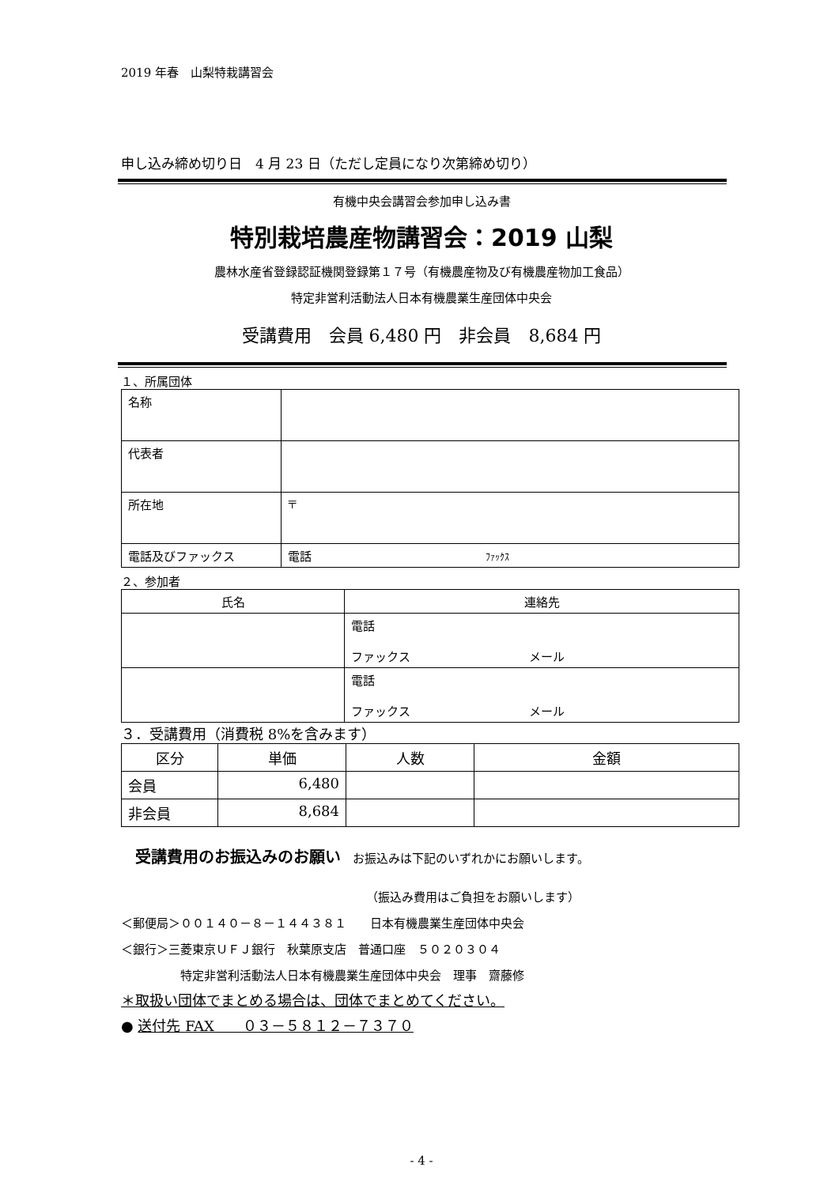2019 年春　山梨特栽講習会
申し込み締め切り日　4 月 23 日（ただし定員になり次第締め切り）
有機中央会講習会参加申し込み書
特別栽培農産物講習会：2019 山梨
農林水産省登録認証機関登録第１７号（有機農産物及び有機農産物加工食品）
特定非営利活動法人日本有機農業生産団体中央会
受講費用　会員 6,480 円　非会員　8,684 円
１、所属団体
| 名称 | |
| 代表者 | |
| 所在地 | 〒 |
| 電話及びファックス | 電話 ﾌｧｯｸｽ |
２、参加者
| 氏名 | 連絡先 |
| --- | --- |
| | 電話 ファックス メール |
| | 電話 ファックス メール |
３．受講費用（消費税 8%を含みます）
| 区分 | 単価 | 人数 | 金額 |
| --- | --- | --- | --- |
| 会員 | 6,480 | | |
| 非会員 | 8,684 | | |
受講費用のお振込みのお願い　お振込みは下記のいずれかにお願いします。
（振込み費用はご負担をお願いします）
＜郵便局＞００１４０－８－１４４３８１　　日本有機農業生産団体中央会
＜銀行＞三菱東京ＵＦＪ銀行　秋葉原支店　普通口座　５０２０３０４
特定非営利活動法人日本有機農業生産団体中央会　理事　齋藤修
＊取扱い団体でまとめる場合は、団体でまとめてください。
● 送付先 FAX　　０３－５８１２－７３７０
- 4 -